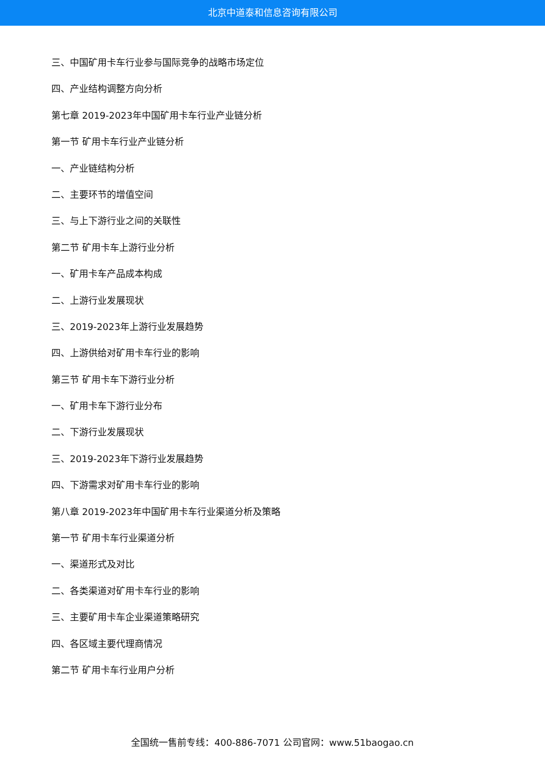北京中道泰和信息咨询有限公司
三、中国矿用卡车行业参与国际竞争的战略市场定位
四、产业结构调整方向分析
第七章 2019-2023年中国矿用卡车行业产业链分析
第一节 矿用卡车行业产业链分析
一、产业链结构分析
二、主要环节的增值空间
三、与上下游行业之间的关联性
第二节 矿用卡车上游行业分析
一、矿用卡车产品成本构成
二、上游行业发展现状
三、2019-2023年上游行业发展趋势
四、上游供给对矿用卡车行业的影响
第三节 矿用卡车下游行业分析
一、矿用卡车下游行业分布
二、下游行业发展现状
三、2019-2023年下游行业发展趋势
四、下游需求对矿用卡车行业的影响
第八章 2019-2023年中国矿用卡车行业渠道分析及策略
第一节 矿用卡车行业渠道分析
一、渠道形式及对比
二、各类渠道对矿用卡车行业的影响
三、主要矿用卡车企业渠道策略研究
四、各区域主要代理商情况
第二节 矿用卡车行业用户分析
全国统一售前专线：400-886-7071 公司官网：www.51baogao.cn